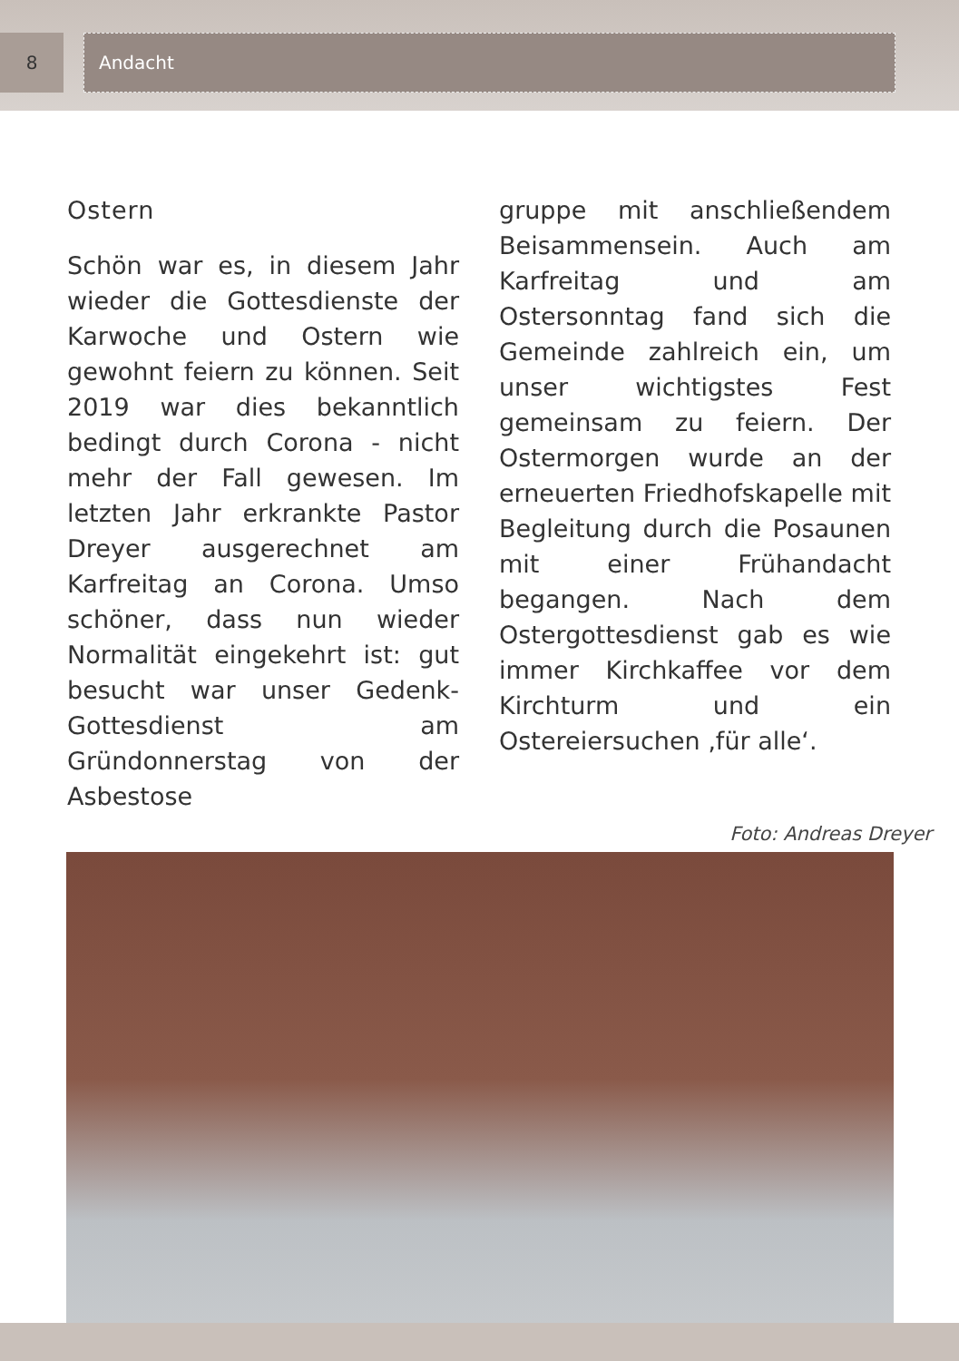8
Andacht
Ostern
Schön war es, in diesem Jahr wieder die Gottesdienste der Karwoche und Ostern wie gewohnt feiern zu können. Seit 2019 war dies bekanntlich bedingt durch Corona - nicht mehr der Fall gewesen. Im letzten Jahr erkrankte Pastor Dreyer ausgerechnet am Karfreitag an Corona. Umso schöner, dass nun wieder Normalität eingekehrt ist: gut besucht war unser Gedenk-Gottesdienst am Gründonnerstag von der Asbestose
gruppe mit anschließendem Beisammensein. Auch am Karfreitag und am Ostersonntag fand sich die Gemeinde zahlreich ein, um unser wichtigstes Fest gemeinsam zu feiern. Der Ostermorgen wurde an der erneuerten Friedhofskapelle mit Begleitung durch die Posaunen mit einer Frühandacht begangen. Nach dem Ostergottesdienst gab es wie immer Kirchkaffee vor dem Kirchturm und ein Ostereiersuchen ‚für alle‘.
Foto: Andreas Dreyer